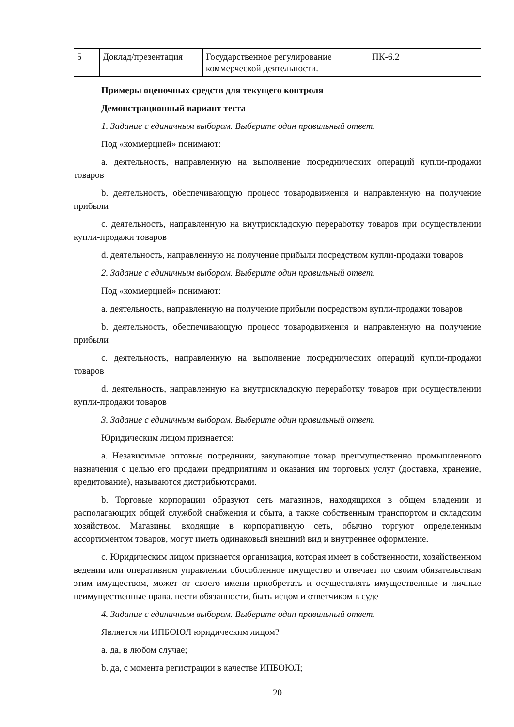| 5 | Доклад/презентация | Государственное регулирование коммерческой деятельности. | ПК-6.2 |
Примеры оценочных средств для текущего контроля
Демонстрационный вариант теста
1. Задание с единичным выбором. Выберите один правильный ответ.
Под «коммерцией» понимают:
a. деятельность, направленную на выполнение посреднических операций купли-продажи товаров
b. деятельность, обеспечивающую процесс товародвижения и направленную на получение прибыли
c. деятельность, направленную на внутрискладскую переработку товаров при осуществлении купли-продажи товаров
d. деятельность, направленную на получение прибыли посредством купли-продажи товаров
2. Задание с единичным выбором. Выберите один правильный ответ.
Под «коммерцией» понимают:
a. деятельность, направленную на получение прибыли посредством купли-продажи товаров
b. деятельность, обеспечивающую процесс товародвижения и направленную на получение прибыли
c. деятельность, направленную на выполнение посреднических операций купли-продажи товаров
d. деятельность, направленную на внутрискладскую переработку товаров при осуществлении купли-продажи товаров
3. Задание с единичным выбором. Выберите один правильный ответ.
Юридическим лицом признается:
a. Независимые оптовые посредники, закупающие товар преимущественно промышленного назначения с целью его продажи предприятиям и оказания им торговых услуг (доставка, хранение, кредитование), называются дистрибьюторами.
b. Торговые корпорации образуют сеть магазинов, находящихся в общем владении и располагающих общей службой снабжения и сбыта, а также собственным транспортом и складским хозяйством. Магазины, входящие в корпоративную сеть, обычно торгуют определенным ассортиментом товаров, могут иметь одинаковый внешний вид и внутреннее оформление.
c. Юридическим лицом признается организация, которая имеет в собственности, хозяйственном ведении или оперативном управлении обособленное имущество и отвечает по своим обязательствам этим имуществом, может от своего имени приобретать и осуществлять имущественные и личные неимущественные права. нести обязанности, быть исцом и ответчиком в суде
4. Задание с единичным выбором. Выберите один правильный ответ.
Является ли ИПБОЮЛ юридическим лицом?
a. да, в любом случае;
b. да, с момента регистрации в качестве ИПБОЮЛ;
20